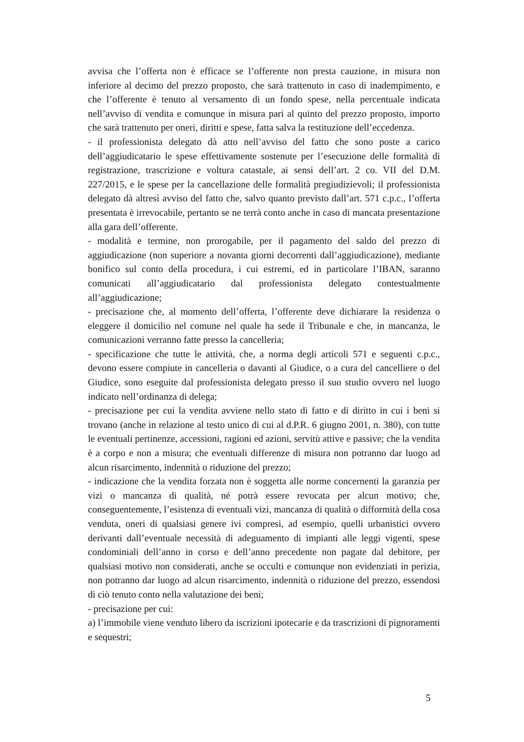avvisa che l’offerta non è efficace se l’offerente non presta cauzione, in misura non inferiore al decimo del prezzo proposto, che sarà trattenuto in caso di inadempimento, e che l’offerente è tenuto al versamento di un fondo spese, nella percentuale indicata nell’avviso di vendita e comunque in misura pari al quinto del prezzo proposto, importo che sarà trattenuto per oneri, diritti e spese, fatta salva la restituzione dell’eccedenza.
- il professionista delegato dà atto nell’avviso del fatto che sono poste a carico dell’aggiudicatario le spese effettivamente sostenute per l’esecuzione delle formalità di registrazione, trascrizione e voltura catastale, ai sensi dell’art. 2 co. VII del D.M. 227/2015, e le spese per la cancellazione delle formalità pregiudizievoli; il professionista delegato dà altresì avviso del fatto che, salvo quanto previsto dall’art. 571 c.p.c., l’offerta presentata è irrevocabile, pertanto se ne terrà conto anche in caso di mancata presentazione alla gara dell’offerente.
- modalità e termine, non prorogabile, per il pagamento del saldo del prezzo di aggiudicazione (non superiore a novanta giorni decorrenti dall’aggiudicazione), mediante bonifico sul conto della procedura, i cui estremi, ed in particolare l’IBAN, saranno comunicati all’aggiudicatario dal professionista delegato contestualmente all’aggiudicazione;
- precisazione che, al momento dell’offerta, l’offerente deve dichiarare la residenza o eleggere il domicilio nel comune nel quale ha sede il Tribunale e che, in mancanza, le comunicazioni verranno fatte presso la cancelleria;
- specificazione che tutte le attività, che, a norma degli articoli 571 e seguenti c.p.c., devono essere compiute in cancelleria o davanti al Giudice, o a cura del cancelliere o del Giudice, sono eseguite dal professionista delegato presso il suo studio ovvero nel luogo indicato nell’ordinanza di delega;
- precisazione per cui la vendita avviene nello stato di fatto e di diritto in cui i beni si trovano (anche in relazione al testo unico di cui al d.P.R. 6 giugno 2001, n. 380), con tutte le eventuali pertinenze, accessioni, ragioni ed azioni, servitù attive e passive; che la vendita è a corpo e non a misura; che eventuali differenze di misura non potranno dar luogo ad alcun risarcimento, indennità o riduzione del prezzo;
- indicazione che la vendita forzata non è soggetta alle norme concernenti la garanzia per vizi o mancanza di qualità, né potrà essere revocata per alcun motivo; che, conseguentemente, l’esistenza di eventuali vizi, mancanza di qualità o difformità della cosa venduta, oneri di qualsiasi genere ivi compresi, ad esempio, quelli urbanistici ovvero derivanti dall’eventuale necessità di adeguamento di impianti alle leggi vigenti, spese condominiali dell’anno in corso e dell’anno precedente non pagate dal debitore, per qualsiasi motivo non considerati, anche se occulti e comunque non evidenziati in perizia, non potranno dar luogo ad alcun risarcimento, indennità o riduzione del prezzo, essendosi di ciò tenuto conto nella valutazione dei beni;
- precisazione per cui:
a) l’immobile viene venduto libero da iscrizioni ipotecarie e da trascrizioni di pignoramenti e sequestri;
5